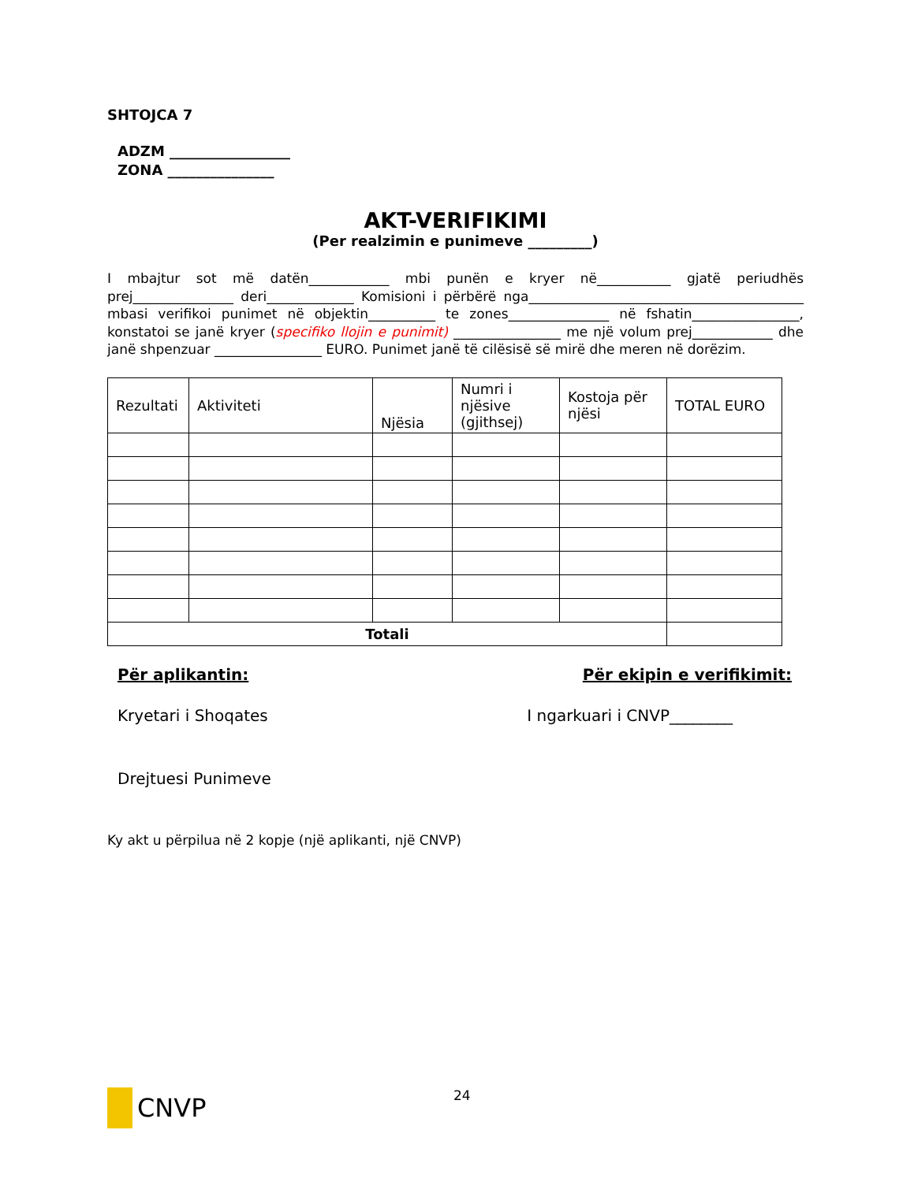SHTOJCA 7
ADZM _________________
ZONA _______________
AKT-VERIFIKIMI
(Per realzimin e punimeve _________)
I mbajtur sot më datën____________ mbi punën e kryer në___________ gjatë periudhës prej_______________ deri_____________ Komisioni i përbërë nga_________________________________________ mbasi verifikoi punimet në objektin__________ te zones_______________ në fshatin________________, konstatoi se janë kryer (specifiko llojin e punimit) ________________ me një volum prej____________ dhe janë shpenzuar ________________ EURO. Punimet janë të cilësisë së mirë dhe meren në dorëzim.
| Rezultati | Aktiviteti | Njësia | Numri i njësive (gjithsej) | Kostoja për njësi | TOTAL EURO |
| --- | --- | --- | --- | --- | --- |
| Totali | | | | | |
Për aplikantin: Për ekipin e verifikimit:
Kryetari i Shoqates I ngarkuari i CNVP________
Drejtuesi Punimeve
Ky akt u përpilua në 2 kopje (një aplikanti, një CNVP)
CNVP 24